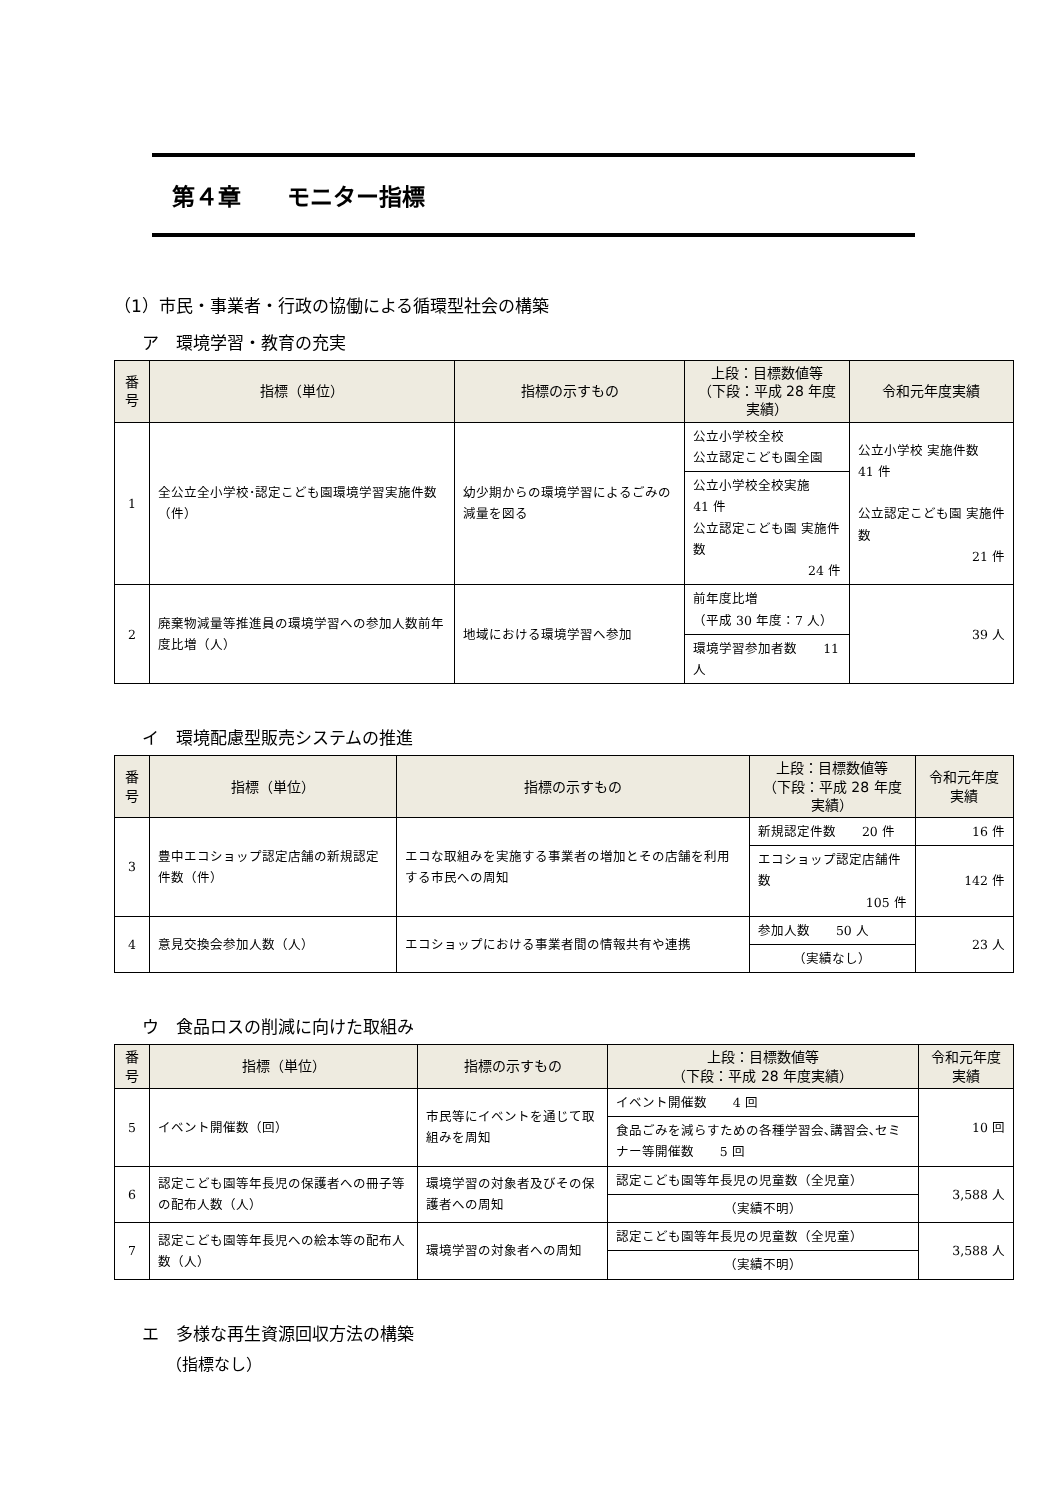第４章　　モニター指標
（1）市民・事業者・行政の協働による循環型社会の構築
ア　環境学習・教育の充実
| 番号 | 指標（単位） | 指標の示すもの | 上段：目標数値等 （下段：平成 28 年度実績） | 令和元年度実績 |
| --- | --- | --- | --- | --- |
| 1 | 全公立全小学校･認定こども園環境学習実施件数（件） | 幼少期からの環境学習によるごみの減量を図る | 公立小学校全校 公立認定こども園全園 | 公立小学校 実施件数 41 件 公立認定こども園 実施件数 21 件 |
| | | | 公立小学校全校実施 41 件 公立認定こども園 実施件数 24 件 | |
| 2 | 廃棄物減量等推進員の環境学習への参加人数前年度比増（人） | 地域における環境学習へ参加 | 前年度比増 （平成 30 年度：7 人） | 39 人 |
| | | | 環境学習参加者数 11 人 | |
イ　環境配慮型販売システムの推進
| 番号 | 指標（単位） | 指標の示すもの | 上段：目標数値等 （下段：平成 28 年度実績） | 令和元年度実績 |
| --- | --- | --- | --- | --- |
| 3 | 豊中エコショップ認定店舗の新規認定件数（件） | エコな取組みを実施する事業者の増加とその店舗を利用する市民への周知 | 新規認定件数 20 件 | 16 件 |
| | | | エコショップ認定店舗件数 105 件 | 142 件 |
| 4 | 意見交換会参加人数（人） | エコショップにおける事業者間の情報共有や連携 | 参加人数 50 人 | 23 人 |
| | | | （実績なし） | |
ウ　食品ロスの削減に向けた取組み
| 番号 | 指標（単位） | 指標の示すもの | 上段：目標数値等 （下段：平成 28 年度実績） | 令和元年度実績 |
| --- | --- | --- | --- | --- |
| 5 | イベント開催数（回） | 市民等にイベントを通じて取組みを周知 | イベント開催数 4 回 | 10 回 |
| | | | 食品ごみを減らすための各種学習会､講習会､セミナー等開催数 5 回 | |
| 6 | 認定こども園等年長児の保護者への冊子等の配布人数（人） | 環境学習の対象者及びその保護者への周知 | 認定こども園等年長児の児童数（全児童） | 3,588 人 |
| | | | （実績不明） | |
| 7 | 認定こども園等年長児への絵本等の配布人数（人） | 環境学習の対象者への周知 | 認定こども園等年長児の児童数（全児童） | 3,588 人 |
| | | | （実績不明） | |
エ　多様な再生資源回収方法の構築
（指標なし）